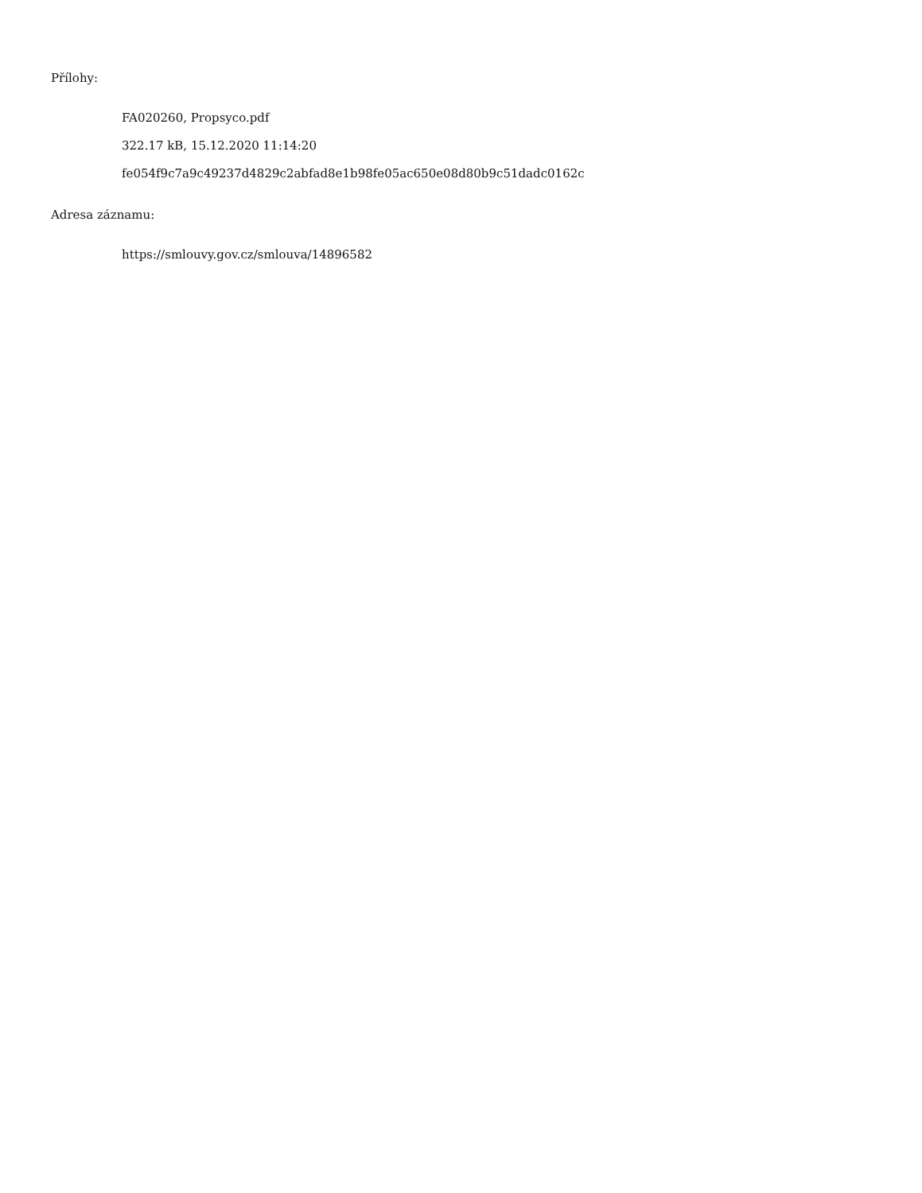Přílohy:
FA020260, Propsyco.pdf
322.17 kB, 15.12.2020 11:14:20
fe054f9c7a9c49237d4829c2abfad8e1b98fe05ac650e08d80b9c51dadc0162c
Adresa záznamu:
https://smlouvy.gov.cz/smlouva/14896582